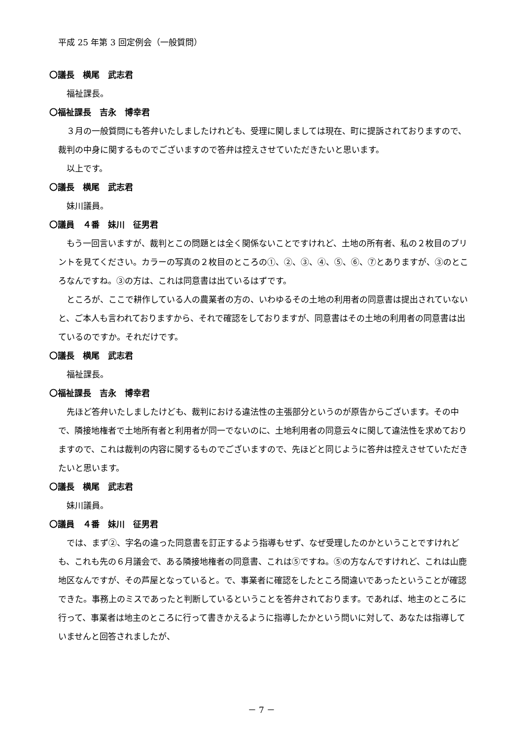平成 25 年第 3 回定例会（一般質問）
〇議長　横尾　武志君
福祉課長。
〇福祉課長　吉永　博幸君
３月の一般質問にも答弁いたしましたけれども、受理に関しましては現在、町に提訴されておりますので、裁判の中身に関するものでございますので答弁は控えさせていただきたいと思います。
以上です。
〇議長　横尾　武志君
妹川議員。
〇議員　４番　妹川　征男君
もう一回言いますが、裁判とこの問題とは全く関係ないことですけれど、土地の所有者、私の２枚目のプリントを見てください。カラーの写真の２枚目のところの①、②、③、④、⑤、⑥、⑦とありますが、③のところなんですね。③の方は、これは同意書は出ているはずです。
ところが、ここで耕作している人の農業者の方の、いわゆるその土地の利用者の同意書は提出されていないと、ご本人も言われておりますから、それで確認をしておりますが、同意書はその土地の利用者の同意書は出ているのですか。それだけです。
〇議長　横尾　武志君
福祉課長。
〇福祉課長　吉永　博幸君
先ほど答弁いたしましたけども、裁判における違法性の主張部分というのが原告からございます。その中で、隣接地権者で土地所有者と利用者が同一でないのに、土地利用者の同意云々に関して違法性を求めておりますので、これは裁判の内容に関するものでございますので、先ほどと同じように答弁は控えさせていただきたいと思います。
〇議長　横尾　武志君
妹川議員。
〇議員　４番　妹川　征男君
では、まず②、字名の違った同意書を訂正するよう指導もせず、なぜ受理したのかということですけれども、これも先の６月議会で、ある隣接地権者の同意書、これは⑤ですね。⑤の方なんですけれど、これは山鹿地区なんですが、その芦屋となっていると。で、事業者に確認をしたところ間違いであったということが確認できた。事務上のミスであったと判断しているということを答弁されております。であれば、地主のところに行って、事業者は地主のところに行って書きかえるように指導したかという問いに対して、あなたは指導していませんと回答されましたが、
－ 7 －